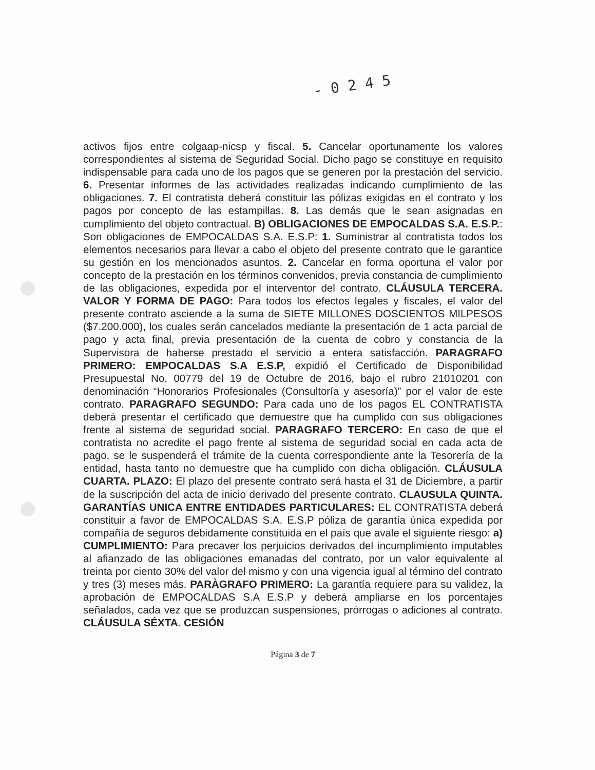- 0 2 4 5
activos fijos entre colgaap-nicsp y fiscal. 5. Cancelar oportunamente los valores correspondientes al sistema de Seguridad Social. Dicho pago se constituye en requisito indispensable para cada uno de los pagos que se generen por la prestación del servicio. 6. Presentar informes de las actividades realizadas indicando cumplimiento de las obligaciones. 7. El contratista deberá constituir las pólizas exigidas en el contrato y los pagos por concepto de las estampillas. 8. Las demás que le sean asignadas en cumplimiento del objeto contractual. B) OBLIGACIONES DE EMPOCALDAS S.A. E.S.P.: Son obligaciones de EMPOCALDAS S.A. E.S.P: 1. Suministrar al contratista todos los elementos necesarios para llevar a cabo el objeto del presente contrato que le garantice su gestión en los mencionados asuntos. 2. Cancelar en forma oportuna el valor por concepto de la prestación en los términos convenidos, previa constancia de cumplimiento de las obligaciones, expedida por el interventor del contrato. CLÁUSULA TERCERA. VALOR Y FORMA DE PAGO: Para todos los efectos legales y fiscales, el valor del presente contrato asciende a la suma de SIETE MILLONES DOSCIENTOS MILPESOS ($7.200.000), los cuales serán cancelados mediante la presentación de 1 acta parcial de pago y acta final, previa presentación de la cuenta de cobro y constancia de la Supervisora de haberse prestado el servicio a entera satisfacción. PARAGRAFO PRIMERO: EMPOCALDAS S.A E.S.P, expidió el Certificado de Disponibilidad Presupuestal No. 00779 del 19 de Octubre de 2016, bajo el rubro 21010201 con denominación “Honorarios Profesionales (Consultoría y asesoría)” por el valor de este contrato. PARAGRAFO SEGUNDO: Para cada uno de los pagos EL CONTRATISTA deberá presentar el certificado que demuestre que ha cumplido con sus obligaciones frente al sistema de seguridad social. PARAGRAFO TERCERO: En caso de que el contratista no acredite el pago frente al sistema de seguridad social en cada acta de pago, se le suspenderá el trámite de la cuenta correspondiente ante la Tesorería de la entidad, hasta tanto no demuestre que ha cumplido con dicha obligación. CLÁUSULA CUARTA. PLAZO: El plazo del presente contrato será hasta el 31 de Diciembre, a partir de la suscripción del acta de inicio derivado del presente contrato. CLAUSULA QUINTA. GARANTÍAS UNICA ENTRE ENTIDADES PARTICULARES: EL CONTRATISTA deberá constituir a favor de EMPOCALDAS S.A. E.S.P póliza de garantía única expedida por compañía de seguros debidamente constituida en el país que avale el siguiente riesgo: a) CUMPLIMIENTO: Para precaver los perjuicios derivados del incumplimiento imputables al afianzado de las obligaciones emanadas del contrato, por un valor equivalente al treinta por ciento 30% del valor del mismo y con una vigencia igual al término del contrato y tres (3) meses más. PARÀGRAFO PRIMERO: La garantía requiere para su validez, la aprobación de EMPOCALDAS S.A E.S.P y deberá ampliarse en los porcentajes señalados, cada vez que se produzcan suspensiones, prórrogas o adiciones al contrato. CLÁUSULA SÉXTA. CESIÓN
Página 3 de 7